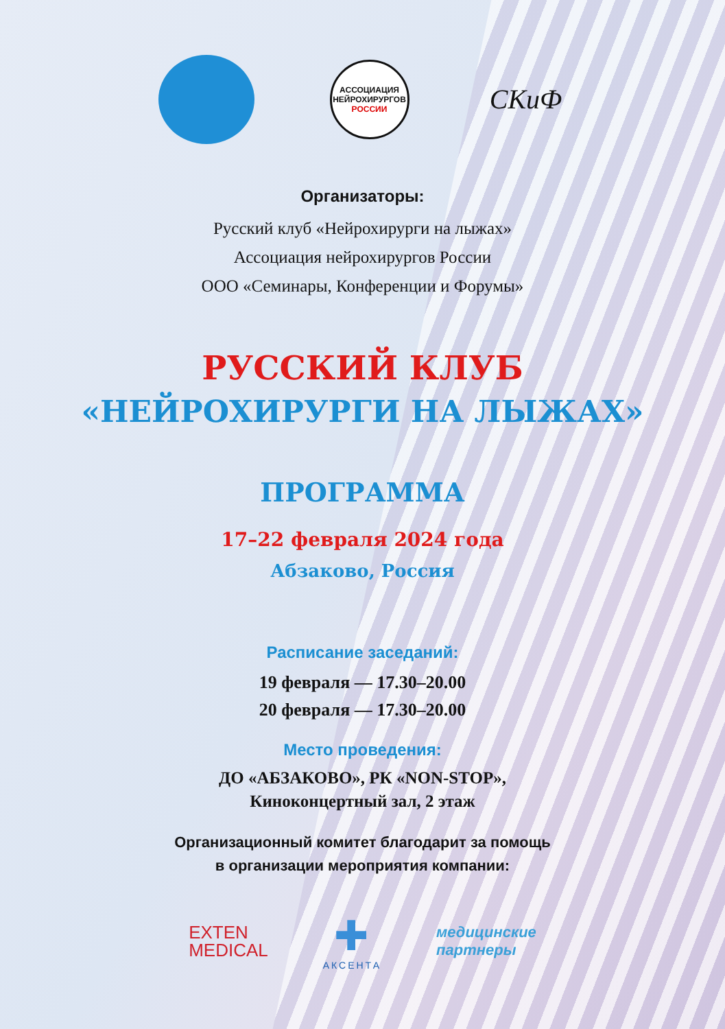АССОЦИАЦИЯ
НЕЙРОХИРУРГОВ
РОССИИ
СКиФ
Организаторы:
Русский клуб «Нейрохирурги на лыжах»
Ассоциация нейрохирургов России
ООО «Семинары, Конференции и Форумы»
РУССКИЙ КЛУБ
«НЕЙРОХИРУРГИ НА ЛЫЖАХ»
ПРОГРАММА
17–22 февраля 2024 года
Абзаково, Россия
Расписание заседаний:
19 февраля — 17.30–20.00
20 февраля — 17.30–20.00
Место проведения:
ДО «АБЗАКОВО», РК «NON-STOP»,
Киноконцертный зал, 2 этаж
Организационный комитет благодарит за помощь
в организации мероприятия компании:
EXTEN
MEDICAL
✚
АКСЕНТА
медицинские
партнеры